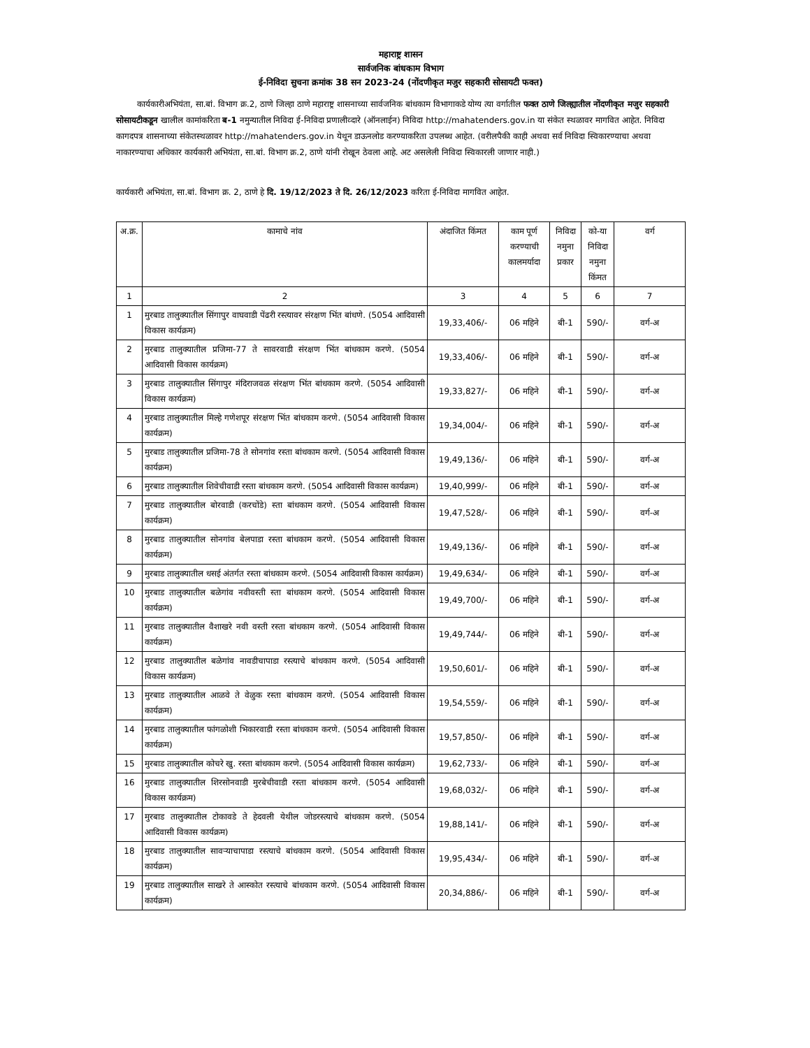महाराष्ट्र शासन
सार्वजनिक बांधकाम विभाग
ई-निविदा सुचना क्रमांक 38 सन 2023-24 (नोंदणीकृत मजुर सहकारी सोसायटी फक्त)
कार्यकारीअभियंता, सा.बां. विभाग क्र.2, ठाणे जिल्हा ठाणे महाराष्ट्र शासनाच्या सार्वजनिक बांधकाम विभागाकडे योग्य त्या वर्गातील फक्त ठाणे जिल्ह्यातील नोंदणीकृत मजुर सहकारी सोसायटीकडून खालील कामांकरिता ब-1 नमुन्यातील निविदा ई-निविदा प्रणालीव्दारे (ऑनलाईन) निविदा http://mahatenders.gov.in या संकेत स्थळावर मागवित आहेत. निविदा कागदपत्र शासनाच्या संकेतस्थळावर http://mahatenders.gov.in येथून डाऊनलोड करण्याकरिता उपलब्ध आहेत. (वरीलपैकी काही अथवा सर्व निविदा स्विकारण्याचा अथवा नाकारण्याचा अधिकार कार्यकारी अभियंता, सा.बां. विभाग क्र.2, ठाणे यांनी रोखून ठेवला आहे. अट असलेली निविदा स्विकारली जाणार नाही.)
कार्यकारी अभियंता, सा.बां. विभाग क्र. 2, ठाणे हे दि. 19/12/2023 ते दि. 26/12/2023 करिता ई-निविदा मागवित आहेत.
| अ.क्र. | कामाचे नांव | अंदाजित किंमत | काम पूर्ण करण्याची कालमर्यादा | निविदा नमुना प्रकार | को-या निविदा नमुना किंमत | वर्ग |
| --- | --- | --- | --- | --- | --- | --- |
| 1 | 2 | 3 | 4 | 5 | 6 | 7 |
| 1 | मुरबाड तालुक्यातील सिंगापुर वाघवाडी पेंढरी रस्त्यावर संरक्षण भिंत बांधणे. (5054 आदिवासी विकास कार्यक्रम) | 19,33,406/- | 06 महिने | बी-1 | 590/- | वर्ग-अ |
| 2 | मुरबाड तालुक्यातील प्रजिमा-77 ते सावरवाडी संरक्षण भिंत बांधकाम करणे. (5054 आदिवासी विकास कार्यक्रम) | 19,33,406/- | 06 महिने | बी-1 | 590/- | वर्ग-अ |
| 3 | मुरबाड तालुक्यातील सिंगापुर मंदिराजवळ संरक्षण भिंत बांधकाम करणे. (5054 आदिवासी विकास कार्यक्रम) | 19,33,827/- | 06 महिने | बी-1 | 590/- | वर्ग-अ |
| 4 | मुरबाड तालुक्यातील मिल्हे गणेशपूर संरक्षण भिंत बांधकाम करणे. (5054 आदिवासी विकास कार्यक्रम) | 19,34,004/- | 06 महिने | बी-1 | 590/- | वर्ग-अ |
| 5 | मुरबाड तालुक्यातील प्रजिमा-78 ते सोनगांव रस्ता बांधकाम करणे. (5054 आदिवासी विकास कार्यक्रम) | 19,49,136/- | 06 महिने | बी-1 | 590/- | वर्ग-अ |
| 6 | मुरबाड तालुक्यातील शिवेचीवाडी रस्ता बांधकाम करणे. (5054 आदिवासी विकास कार्यक्रम) | 19,40,999/- | 06 महिने | बी-1 | 590/- | वर्ग-अ |
| 7 | मुरबाड तालुक्यातील बोरवाडी (करचोंडे) स्ता बांधकाम करणे. (5054 आदिवासी विकास कार्यक्रम) | 19,47,528/- | 06 महिने | बी-1 | 590/- | वर्ग-अ |
| 8 | मुरबाड तालुक्यातील सोनगांव बेलपाडा रस्ता बांधकाम करणे. (5054 आदिवासी विकास कार्यक्रम) | 19,49,136/- | 06 महिने | बी-1 | 590/- | वर्ग-अ |
| 9 | मुरबाड तालुक्यातील धसई अंतर्गत रस्ता बांधकाम करणे. (5054 आदिवासी विकास कार्यक्रम) | 19,49,634/- | 06 महिने | बी-1 | 590/- | वर्ग-अ |
| 10 | मुरबाड तालुक्यातील बळेगांव नवीवस्ती स्ता बांधकाम करणे. (5054 आदिवासी विकास कार्यक्रम) | 19,49,700/- | 06 महिने | बी-1 | 590/- | वर्ग-अ |
| 11 | मुरबाड तालुक्यातील वैशाखरे नवी वस्ती रस्ता बांधकाम करणे. (5054 आदिवासी विकास कार्यक्रम) | 19,49,744/- | 06 महिने | बी-1 | 590/- | वर्ग-अ |
| 12 | मुरबाड तालुक्यातील बळेगांव नावडीचापाडा रस्त्याचे बांधकाम करणे. (5054 आदिवासी विकास कार्यक्रम) | 19,50,601/- | 06 महिने | बी-1 | 590/- | वर्ग-अ |
| 13 | मुरबाड तालुक्यातील आळवे ते वेळुक रस्ता बांधकाम करणे. (5054 आदिवासी विकास कार्यक्रम) | 19,54,559/- | 06 महिने | बी-1 | 590/- | वर्ग-अ |
| 14 | मुरबाड तालुक्यातील फांगळोशी भिकारवाडी रस्ता बांधकाम करणे. (5054 आदिवासी विकास कार्यक्रम) | 19,57,850/- | 06 महिने | बी-1 | 590/- | वर्ग-अ |
| 15 | मुरबाड तालुक्यातील कोचरे खु. रस्ता बांधकाम करणे. (5054 आदिवासी विकास कार्यक्रम) | 19,62,733/- | 06 महिने | बी-1 | 590/- | वर्ग-अ |
| 16 | मुरबाड तालुक्यातील शिरसोनवाडी मुरबेचीवाडी रस्ता बांधकाम करणे. (5054 आदिवासी विकास कार्यक्रम) | 19,68,032/- | 06 महिने | बी-1 | 590/- | वर्ग-अ |
| 17 | मुरबाड तालुक्यातील टोकावडे ते हेदवली येथील जोडरस्त्याचे बांधकाम करणे. (5054 आदिवासी विकास कार्यक्रम) | 19,88,141/- | 06 महिने | बी-1 | 590/- | वर्ग-अ |
| 18 | मुरबाड तालुक्यातील सावऱ्याचापाडा रस्त्याचे बांधकाम करणे. (5054 आदिवासी विकास कार्यक्रम) | 19,95,434/- | 06 महिने | बी-1 | 590/- | वर्ग-अ |
| 19 | मुरबाड तालुक्यातील साखरे ते आस्कोत रस्त्याचे बांधकाम करणे. (5054 आदिवासी विकास कार्यक्रम) | 20,34,886/- | 06 महिने | बी-1 | 590/- | वर्ग-अ |